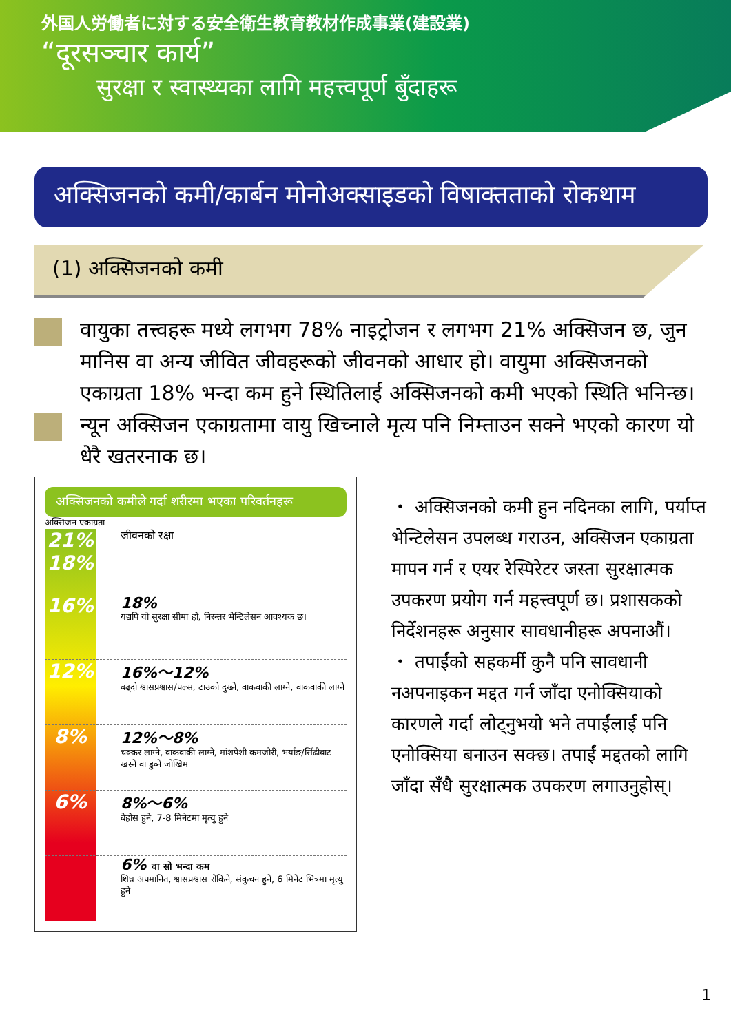外国人労働者に対する安全衛生教育教材作成事業(建設業)
“दूरसञ्चार कार्य”
सुरक्षा र स्वास्थ्यका लागि महत्त्वपूर्ण बुँदाहरू
अक्सिजनको कमी/कार्बन मोनोअक्साइडको विषाक्तताको रोकथाम
(1) अक्सिजनको कमी
वायुका तत्त्वहरू मध्ये लगभग 78% नाइट्रोजन र लगभग 21% अक्सिजन छ, जुन मानिस वा अन्य जीवित जीवहरूको जीवनको आधार हो। वायुमा अक्सिजनको एकाग्रता 18% भन्दा कम हुने स्थितिलाई अक्सिजनको कमी भएको स्थिति भनिन्छ।
न्यून अक्सिजन एकाग्रतामा वायु खिच्नाले मृत्य पनि निम्ताउन सक्ने भएको कारण यो धेरै खतरनाक छ।
अक्सिजनको कमीले गर्दा शरीरमा भएका परिवर्तनहरू
अक्सिजन एकाग्रता
21%
18%
16%
12%
8%
6%
जीवनको रक्षा
18%
यद्यपि यो सुरक्षा सीमा हो, निरन्तर भेन्टिलेसन आवश्यक छ।
16%～12%
बढ्दो श्वासप्रश्वास/पल्स, टाउको दुख्ने, वाकवाकी लाग्ने, वाकवाकी लाग्ने
12%～8%
चक्कर लाग्ने, वाकवाकी लाग्ने, मांशपेशी कमजोरी, भर्याङ/सिँढीबाट खस्ने वा डुब्ने जोखिम
8%～6%
बेहोस हुने, 7-8 मिनेटमा मृत्यु हुने
6% वा सो भन्दा कम
शिघ्र अपमानित, श्वासप्रश्वास रोकिने, संकुचन हुने, 6 मिनेट भित्रमा मृत्यु हुने
・ अक्सिजनको कमी हुन नदिनका लागि, पर्याप्त भेन्टिलेसन उपलब्ध गराउन, अक्सिजन एकाग्रता मापन गर्न र एयर रेस्पिरेटर जस्ता सुरक्षात्मक उपकरण प्रयोग गर्न महत्त्वपूर्ण छ। प्रशासकको निर्देशनहरू अनुसार सावधानीहरू अपनाऔं।
・ तपाईंको सहकर्मी कुनै पनि सावधानी नअपनाइकन मद्दत गर्न जाँदा एनोक्सियाको कारणले गर्दा लोट्नुभयो भने तपाईंलाई पनि एनोक्सिया बनाउन सक्छ। तपाईं मद्दतको लागि जाँदा सँधै सुरक्षात्मक उपकरण लगाउनुहोस्।
1